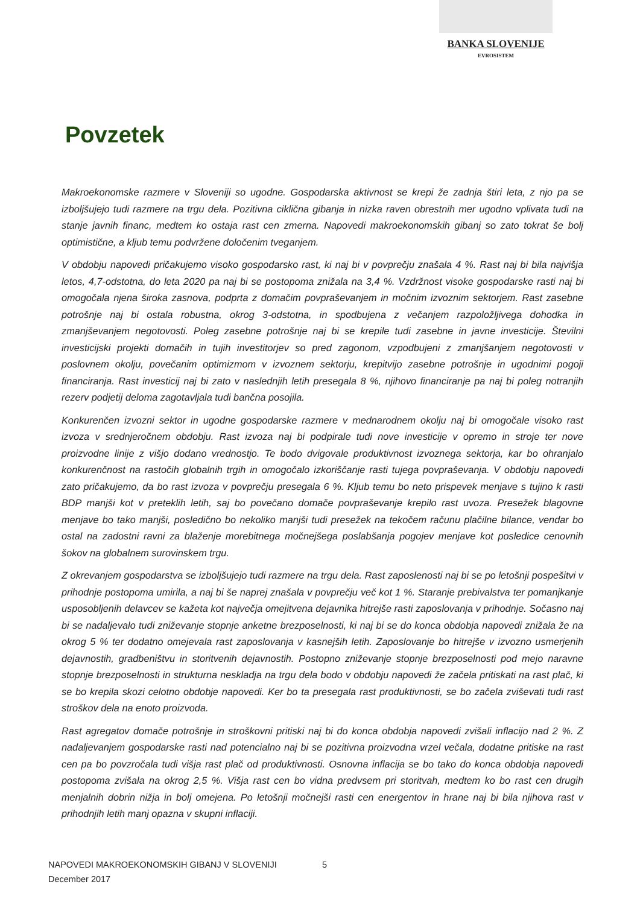BANKA SLOVENIJE
EVROSISTEM
Povzetek
Makroekonomske razmere v Sloveniji so ugodne. Gospodarska aktivnost se krepi že zadnja štiri leta, z njo pa se izboljšujejo tudi razmere na trgu dela. Pozitivna ciklična gibanja in nizka raven obrestnih mer ugodno vplivata tudi na stanje javnih financ, medtem ko ostaja rast cen zmerna. Napovedi makroekonomskih gibanj so zato tokrat še bolj optimistične, a kljub temu podvržene določenim tveganjem.
V obdobju napovedi pričakujemo visoko gospodarsko rast, ki naj bi v povprečju znašala 4 %. Rast naj bi bila najvišja letos, 4,7-odstotna, do leta 2020 pa naj bi se postopoma znižala na 3,4 %. Vzdržnost visoke gospodarske rasti naj bi omogočala njena široka zasnova, podprta z domačim povpraševanjem in močnim izvoznim sektorjem. Rast zasebne potrošnje naj bi ostala robustna, okrog 3-odstotna, in spodbujena z večanjem razpoložljivega dohodka in zmanjševanjem negotovosti. Poleg zasebne potrošnje naj bi se krepile tudi zasebne in javne investicije. Številni investicijski projekti domačih in tujih investitorjev so pred zagonom, vzpodbujeni z zmanjšanjem negotovosti v poslovnem okolju, povečanim optimizmom v izvoznem sektorju, krepitvijo zasebne potrošnje in ugodnimi pogoji financiranja. Rast investicij naj bi zato v naslednjih letih presegala 8 %, njihovo financiranje pa naj bi poleg notranjih rezerv podjetij deloma zagotavljala tudi bančna posojila.
Konkurenčen izvozni sektor in ugodne gospodarske razmere v mednarodnem okolju naj bi omogočale visoko rast izvoza v srednjeročnem obdobju. Rast izvoza naj bi podpirale tudi nove investicije v opremo in stroje ter nove proizvodne linije z višjo dodano vrednostjo. Te bodo dvigovale produktivnost izvoznega sektorja, kar bo ohranjalo konkurenčnost na rastočih globalnih trgih in omogočalo izkoriščanje rasti tujega povpraševanja. V obdobju napovedi zato pričakujemo, da bo rast izvoza v povprečju presegala 6 %. Kljub temu bo neto prispevek menjave s tujino k rasti BDP manjši kot v preteklih letih, saj bo povečano domače povpraševanje krepilo rast uvoza. Presežek blagovne menjave bo tako manjši, posledično bo nekoliko manjši tudi presežek na tekočem računu plačilne bilance, vendar bo ostal na zadostni ravni za blaženje morebitnega močnejšega poslabšanja pogojev menjave kot posledice cenovnih šokov na globalnem surovinskem trgu.
Z okrevanjem gospodarstva se izboljšujejo tudi razmere na trgu dela. Rast zaposlenosti naj bi se po letošnji pospešitvi v prihodnje postopoma umirila, a naj bi še naprej znašala v povprečju več kot 1 %. Staranje prebivalstva ter pomanjkanje usposobljenih delavcev se kažeta kot največja omejitvena dejavnika hitrejše rasti zaposlovanja v prihodnje. Sočasno naj bi se nadaljevalo tudi zniževanje stopnje anketne brezposelnosti, ki naj bi se do konca obdobja napovedi znižala že na okrog 5 % ter dodatno omejevala rast zaposlovanja v kasnejših letih. Zaposlovanje bo hitrejše v izvozno usmerjenih dejavnostih, gradbeništvu in storitvenih dejavnostih. Postopno zniževanje stopnje brezposelnosti pod mejo naravne stopnje brezposelnosti in strukturna neskladja na trgu dela bodo v obdobju napovedi že začela pritiskati na rast plač, ki se bo krepila skozi celotno obdobje napovedi. Ker bo ta presegala rast produktivnosti, se bo začela zviševati tudi rast stroškov dela na enoto proizvoda.
Rast agregatov domače potrošnje in stroškovni pritiski naj bi do konca obdobja napovedi zvišali inflacijo nad 2 %. Z nadaljevanjem gospodarske rasti nad potencialno naj bi se pozitivna proizvodna vrzel večala, dodatne pritiske na rast cen pa bo povzročala tudi višja rast plač od produktivnosti. Osnovna inflacija se bo tako do konca obdobja napovedi postopoma zvišala na okrog 2,5 %. Višja rast cen bo vidna predvsem pri storitvah, medtem ko bo rast cen drugih menjalnih dobrin nižja in bolj omejena. Po letošnji močnejši rasti cen energentov in hrane naj bi bila njihova rast v prihodnjih letih manj opazna v skupni inflaciji.
NAPOVEDI MAKROEKONOMSKIH GIBANJ V SLOVENIJI 5
December 2017